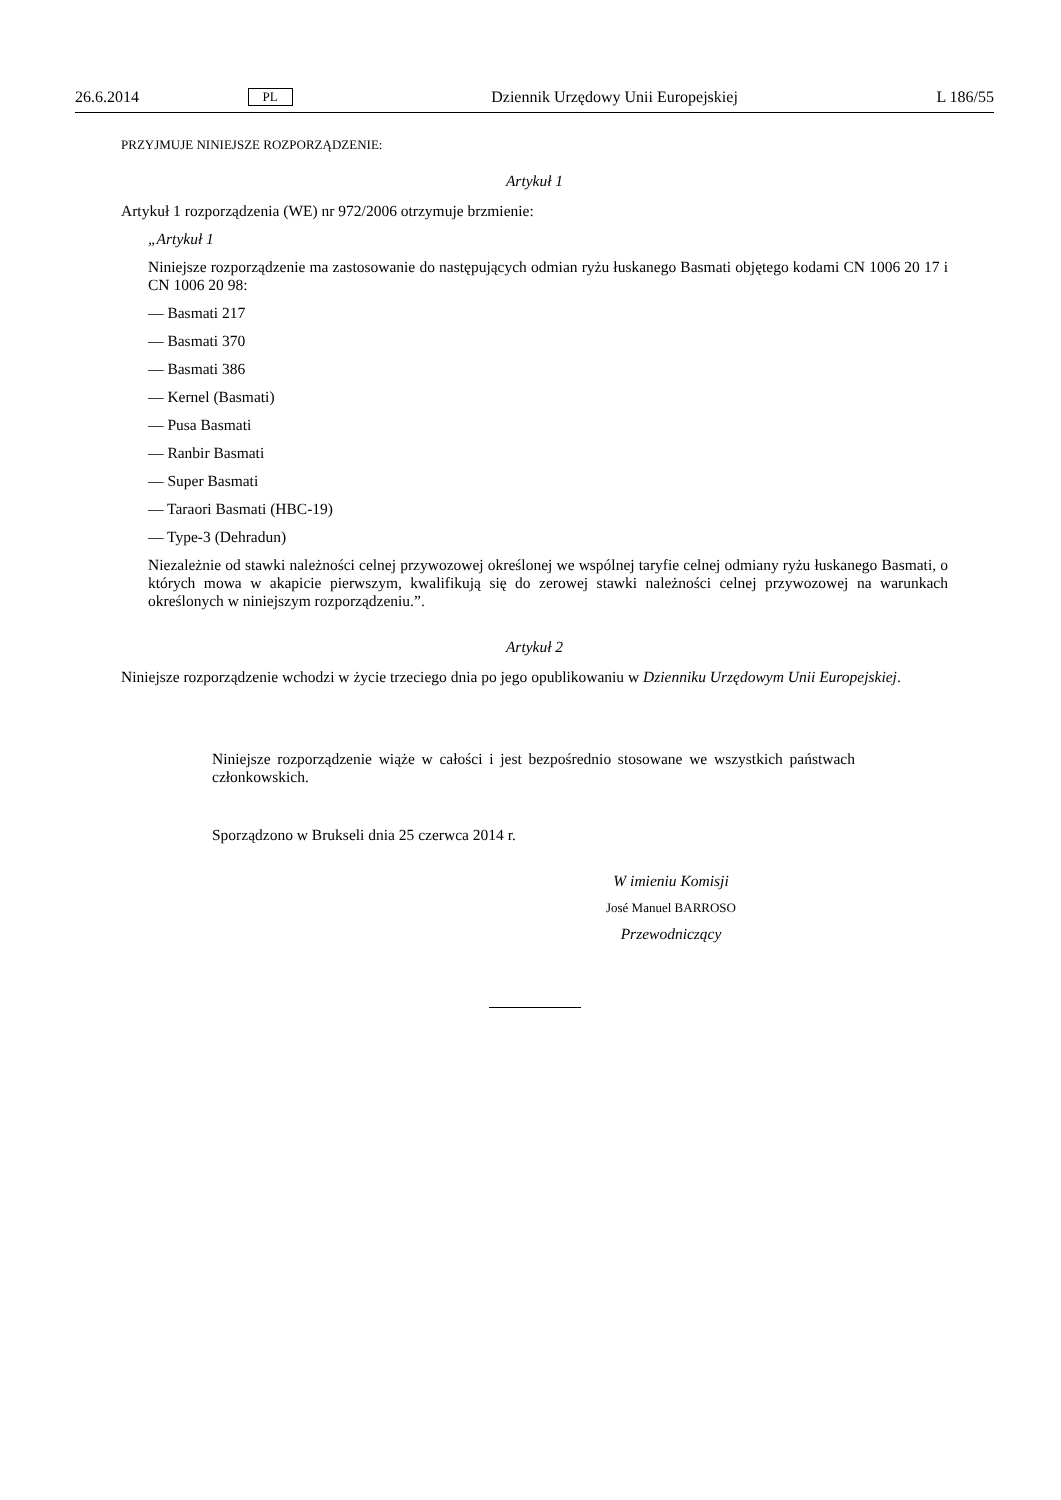26.6.2014 PL Dziennik Urzędowy Unii Europejskiej L 186/55
PRZYJMUJE NINIEJSZE ROZPORZĄDZENIE:
Artykuł 1
Artykuł 1 rozporządzenia (WE) nr 972/2006 otrzymuje brzmienie:
„Artykuł 1
Niniejsze rozporządzenie ma zastosowanie do następujących odmian ryżu łuskanego Basmati objętego kodami CN 1006 20 17 i CN 1006 20 98:
— Basmati 217
— Basmati 370
— Basmati 386
— Kernel (Basmati)
— Pusa Basmati
— Ranbir Basmati
— Super Basmati
— Taraori Basmati (HBC-19)
— Type-3 (Dehradun)
Niezależnie od stawki należności celnej przywozowej określonej we wspólnej taryfie celnej odmiany ryżu łuskanego Basmati, o których mowa w akapicie pierwszym, kwalifikują się do zerowej stawki należności celnej przywozowej na warunkach określonych w niniejszym rozporządzeniu.”.
Artykuł 2
Niniejsze rozporządzenie wchodzi w życie trzeciego dnia po jego opublikowaniu w Dzienniku Urzędowym Unii Europejskiej.
Niniejsze rozporządzenie wiąże w całości i jest bezpośrednio stosowane we wszystkich państwach członkowskich.
Sporządzono w Brukseli dnia 25 czerwca 2014 r.
W imieniu Komisji
José Manuel BARROSO
Przewodniczący